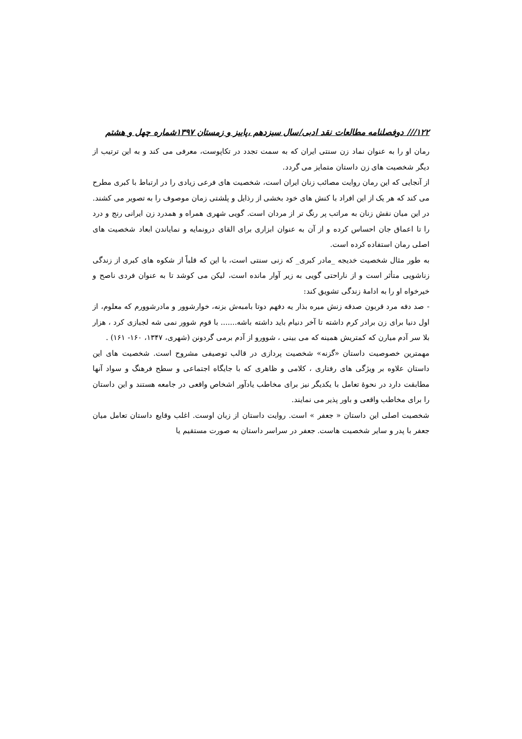۱۲۲/// دوفصلنامه مطالعات نقد ادبی/سال سیزدهم ،پاییز و زمستان ۱۳۹۷شماره چهل و هشتم
رمان او را به عنوان نماد زن سنتی ایران که به سمت تجدد در تکاپوست، معرفی می کند و به این ترتیب از دیگر شخصیت های زن داستان متمایز می گردد.
از آنجایی که این رمان روایت مصائب زنان ایران است، شخصیت های فرعی زیادی را در ارتباط با کبری مطرح می کند که هر یک از این افراد با کنش های خود بخشی از رذایل و پلشتی زمان موصوف را به تصویر می کشند. در این میان نقش زنان به مراتب پر رنگ تر از مردان است. گویی شهری همراه و همدرد زن ایرانی رنج و درد را تا اعماق جان احساس کرده و از آن به عنوان ابزاری برای القای درونمایه و نمایاندن ابعاد شخصیت های اصلی رمان استفاده کرده است.
به طور مثال شخصیت خدیجه _مادر کبری_ که زنی سنتی است، با این که قلباً از شکوه های کبری از زندگی زناشویی متأثر است و از ناراحتی گویی به زیر آوار مانده است، لیکن می کوشد تا به عنوان فردی ناصح و خیرخواه او را به ادامهٔ زندگی تشویق کند:
- صد دفه مرد قربون صدقه زنش میره بذار یه دفهم دوتا بامبه‌ش بزنه، خوارشوور و مادرشوورم که معلوم، از اول دنیا برای زن برادر کرم داشته تا آخر دنیام باید داشته باشه....... با قوم شوور نمی شه لجبازی کرد ، هزار بلا سر آدم میارن که کمتریش همینه که می بینی ، شوورو از آدم برمی گردونن (شهری، ۱۳۴۷، ۱۶۰- ۱۶۱) .
مهمترین خصوصیت داستان «گزنه» شخصیت پردازی در قالب توصیفی مشروح است. شخصیت های این داستان علاوه بر ویژگی های رفتاری ، کلامی و ظاهری که با جایگاه اجتماعی و سطح فرهنگ و سواد آنها مطابقت دارد در نحوهٔ تعامل با یکدیگر نیز برای مخاطب یادآور اشخاص واقعی در جامعه هستند و این داستان را برای مخاطب واقعی و باور پذیر می نمایند.
شخصیت اصلی این داستان « جعفر » است. روایت داستان از زبان اوست. اغلب وقایع داستان تعامل میان جعفر با پدر و سایر شخصیت هاست. جعفر در سراسر داستان به صورت مستقیم یا